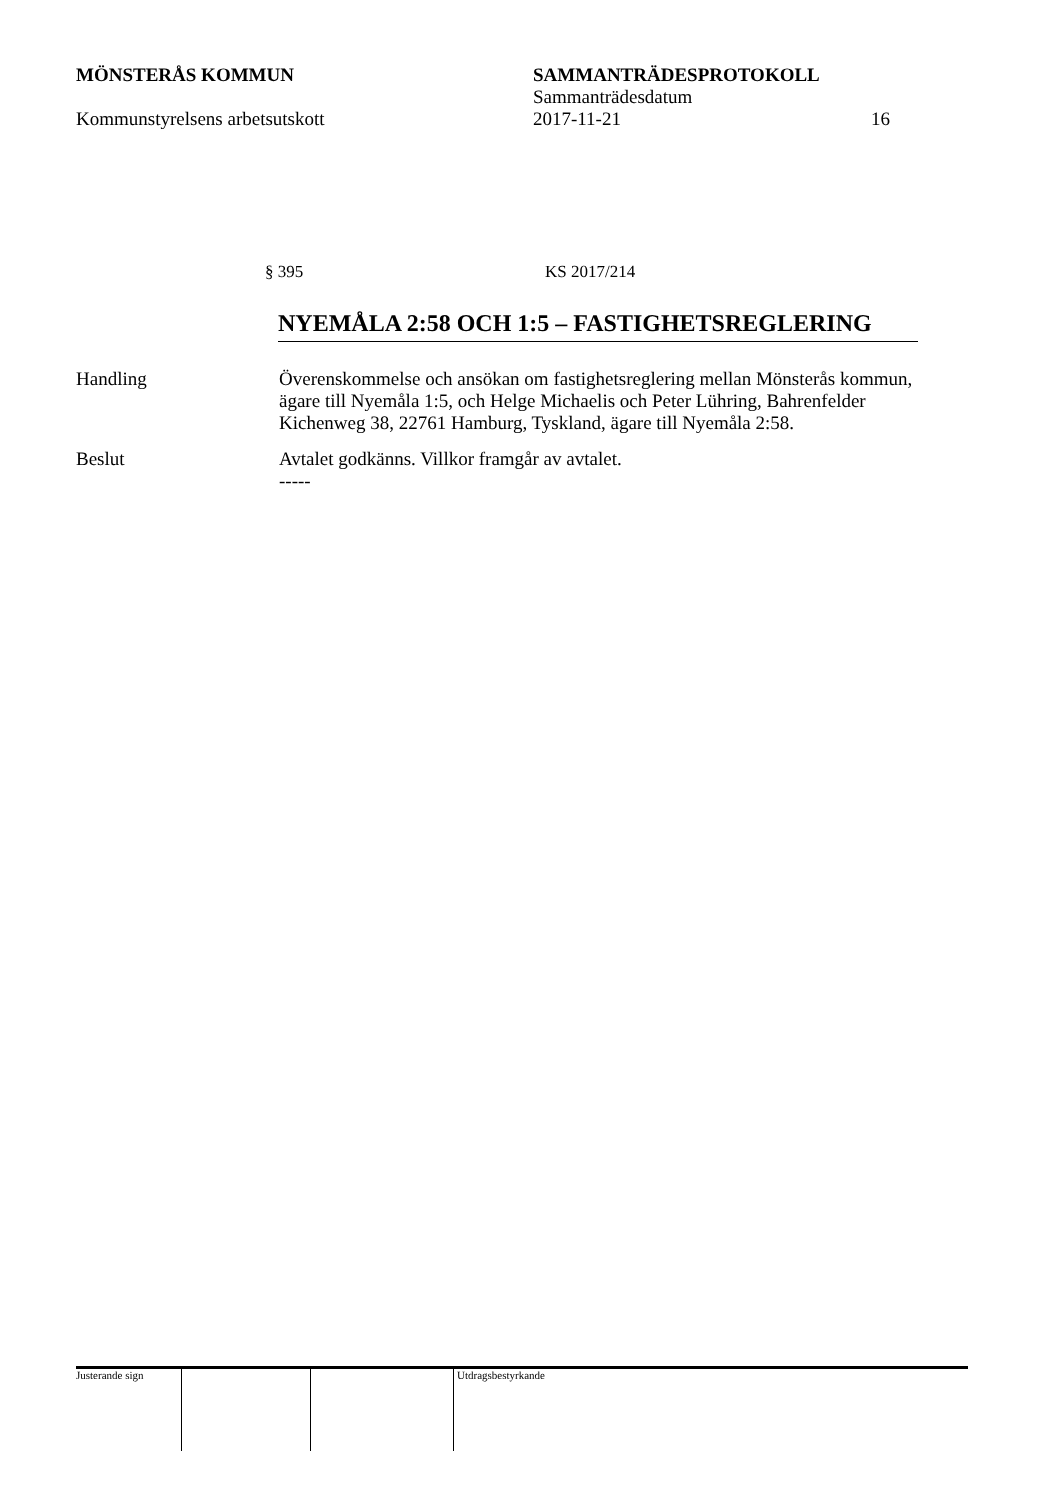MÖNSTERÅS KOMMUN SAMMANTRÄDESPROTOKOLL
Sammanträdesdatum
Kommunstyrelsens arbetsutskott 2017-11-21 16
§ 395 KS 2017/214
NYEMÅLA 2:58 OCH 1:5 – FASTIGHETSREGLERING
Handling Överenskommelse och ansökan om fastighetsreglering mellan Mönsterås kommun, ägare till Nyemåla 1:5, och Helge Michaelis och Peter Lühring, Bahrenfelder Kichenweg 38, 22761 Hamburg, Tyskland, ägare till Nyemåla 2:58.
Beslut Avtalet godkänns. Villkor framgår av avtalet.
-----
Justerande sign Utdragsbestyrkande